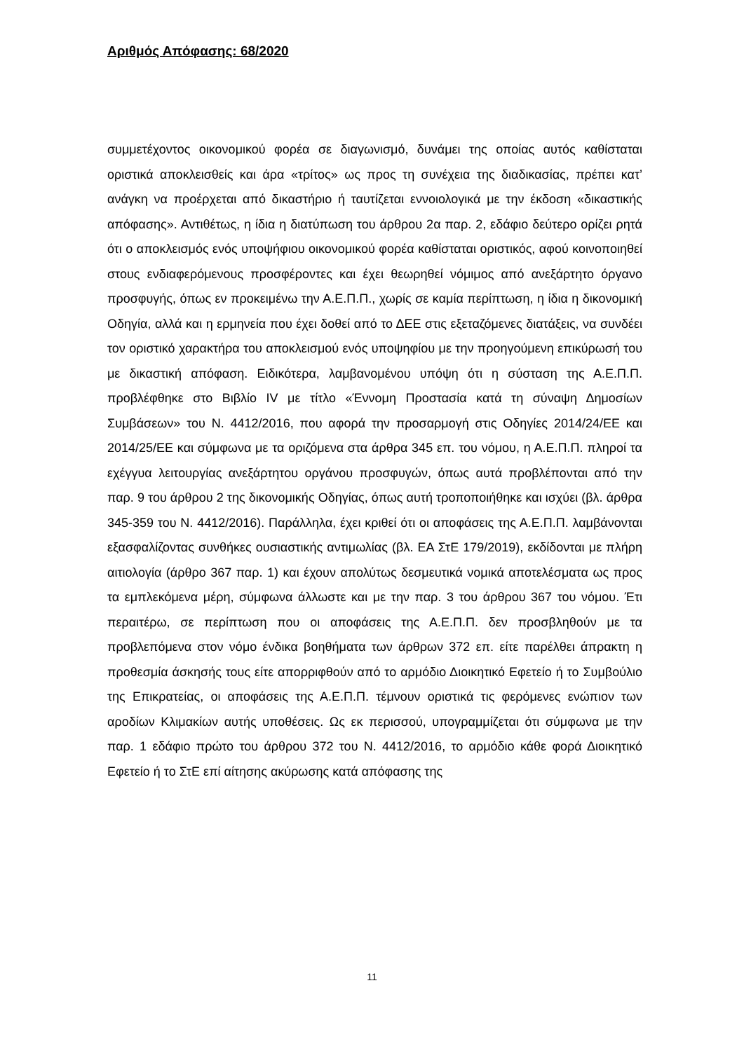Αριθμός Απόφασης: 68/2020
συμμετέχοντος οικονομικού φορέα σε διαγωνισμό, δυνάμει της οποίας αυτός καθίσταται οριστικά αποκλεισθείς και άρα «τρίτος» ως προς τη συνέχεια της διαδικασίας, πρέπει κατ’ ανάγκη να προέρχεται από δικαστήριο ή ταυτίζεται εννοιολογικά με την έκδοση «δικαστικής απόφασης». Αντιθέτως, η ίδια η διατύπωση του άρθρου 2α παρ. 2, εδάφιο δεύτερο ορίζει ρητά ότι ο αποκλεισμός ενός υποψήφιου οικονομικού φορέα καθίσταται οριστικός, αφού κοινοποιηθεί στους ενδιαφερόμενους προσφέροντες και έχει θεωρηθεί νόμιμος από ανεξάρτητο όργανο προσφυγής, όπως εν προκειμένω την Α.Ε.Π.Π., χωρίς σε καμία περίπτωση, η ίδια η δικονομική Οδηγία, αλλά και η ερμηνεία που έχει δοθεί από το ΔΕΕ στις εξεταζόμενες διατάξεις, να συνδέει τον οριστικό χαρακτήρα του αποκλεισμού ενός υποψηφίου με την προηγούμενη επικύρωσή του με δικαστική απόφαση. Ειδικότερα, λαμβανομένου υπόψη ότι η σύσταση της Α.Ε.Π.Π. προβλέφθηκε στο Βιβλίο IV με τίτλο «Έννομη Προστασία κατά τη σύναψη Δημοσίων Συμβάσεων» του Ν. 4412/2016, που αφορά την προσαρμογή στις Οδηγίες 2014/24/ΕΕ και 2014/25/ΕΕ και σύμφωνα με τα οριζόμενα στα άρθρα 345 επ. του νόμου, η Α.Ε.Π.Π. πληροί τα εχέγγυα λειτουργίας ανεξάρτητου οργάνου προσφυγών, όπως αυτά προβλέπονται από την παρ. 9 του άρθρου 2 της δικονομικής Οδηγίας, όπως αυτή τροποποιήθηκε και ισχύει (βλ. άρθρα 345-359 του Ν. 4412/2016). Παράλληλα, έχει κριθεί ότι οι αποφάσεις της Α.Ε.Π.Π. λαμβάνονται εξασφαλίζοντας συνθήκες ουσιαστικής αντιμωλίας (βλ. ΕΑ ΣτΕ 179/2019), εκδίδονται με πλήρη αιτιολογία (άρθρο 367 παρ. 1) και έχουν απολύτως δεσμευτικά νομικά αποτελέσματα ως προς τα εμπλεκόμενα μέρη, σύμφωνα άλλωστε και με την παρ. 3 του άρθρου 367 του νόμου. Έτι περαιτέρω, σε περίπτωση που οι αποφάσεις της Α.Ε.Π.Π. δεν προσβληθούν με τα προβλεπόμενα στον νόμο ένδικα βοηθήματα των άρθρων 372 επ. είτε παρέλθει άπρακτη η προθεσμία άσκησής τους είτε απορριφθούν από το αρμόδιο Διοικητικό Εφετείο ή το Συμβούλιο της Επικρατείας, οι αποφάσεις της Α.Ε.Π.Π. τέμνουν οριστικά τις φερόμενες ενώπιον των αροδίων Κλιμακίων αυτής υποθέσεις. Ως εκ περισσού, υπογραμμίζεται ότι σύμφωνα με την παρ. 1 εδάφιο πρώτο του άρθρου 372 του Ν. 4412/2016, το αρμόδιο κάθε φορά Διοικητικό Εφετείο ή το ΣτΕ επί αίτησης ακύρωσης κατά απόφασης της
11